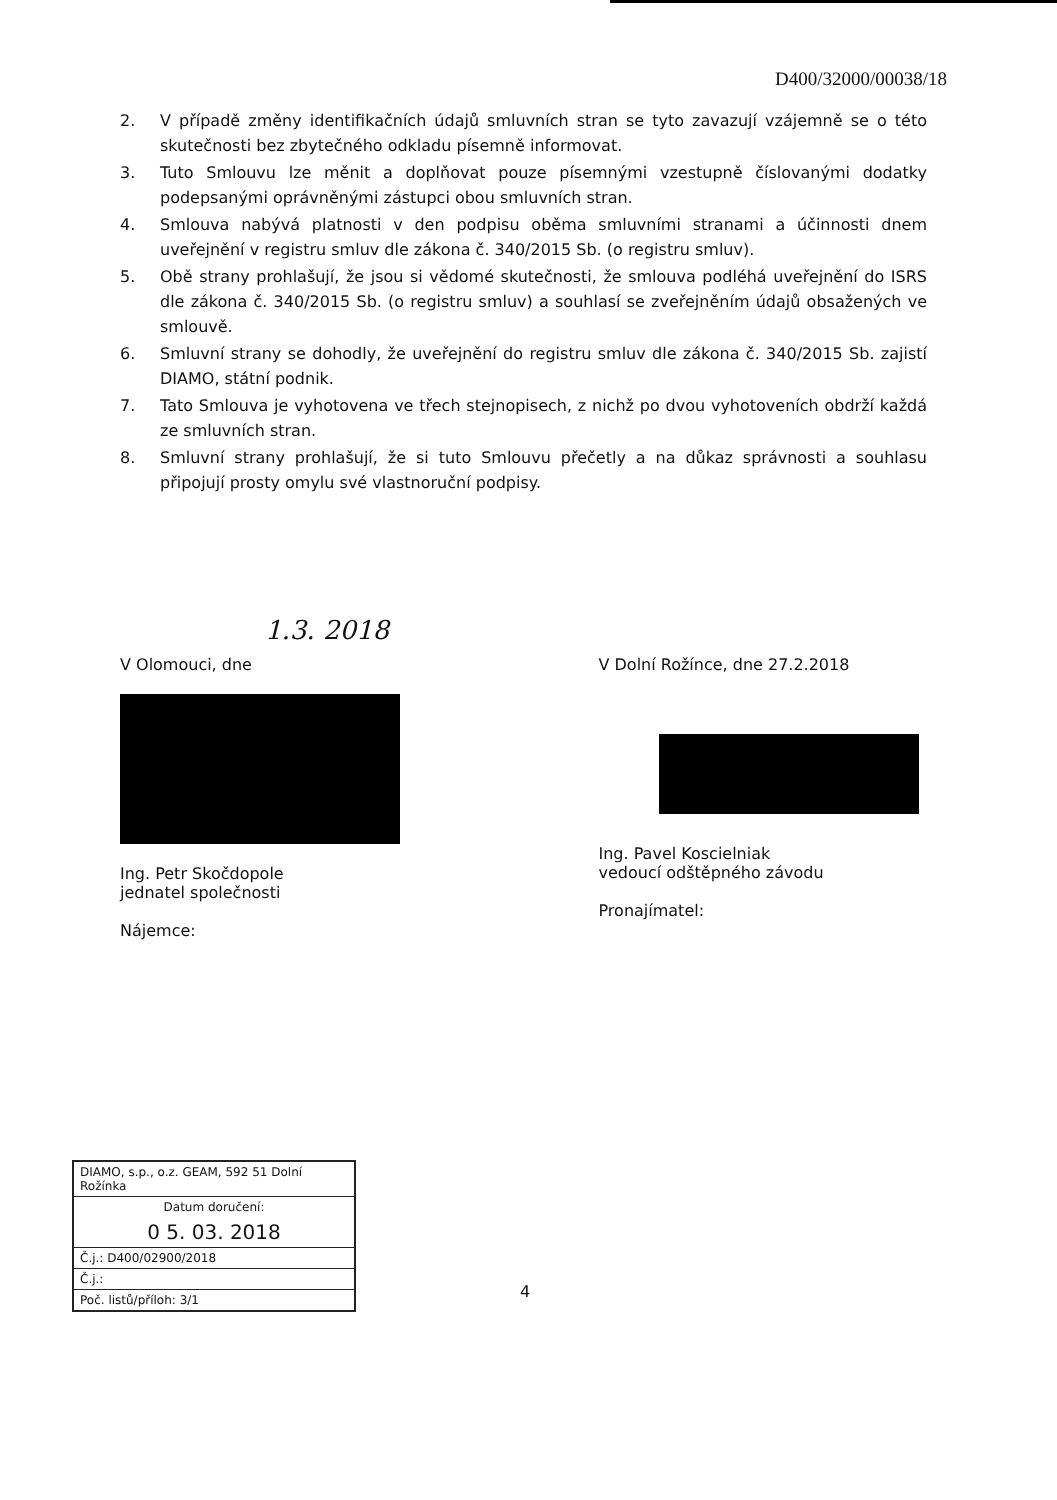D400/32000/00038/18
2. V případě změny identifikačních údajů smluvních stran se tyto zavazují vzájemně se o této skutečnosti bez zbytečného odkladu písemně informovat.
3. Tuto Smlouvu lze měnit a doplňovat pouze písemnými vzestupně číslovanými dodatky podepsanými oprávněnými zástupci obou smluvních stran.
4. Smlouva nabývá platnosti v den podpisu oběma smluvními stranami a účinnosti dnem uveřejnění v registru smluv dle zákona č. 340/2015 Sb. (o registru smluv).
5. Obě strany prohlašují, že jsou si vědomé skutečnosti, že smlouva podléhá uveřejnění do ISRS dle zákona č. 340/2015 Sb. (o registru smluv) a souhlasí se zveřejněním údajů obsažených ve smlouvě.
6. Smluvní strany se dohodly, že uveřejnění do registru smluv dle zákona č. 340/2015 Sb. zajistí DIAMO, státní podnik.
7. Tato Smlouva je vyhotovena ve třech stejnopisech, z nichž po dvou vyhotoveních obdrží každá ze smluvních stran.
8. Smluvní strany prohlašují, že si tuto Smlouvu přečetly a na důkaz správnosti a souhlasu připojují prosty omylu své vlastnoruční podpisy.
1.3. 2018
V Olomouci, dne
Ing. Petr Skočdopole
jednatel společnosti
Nájemce:
V Dolní Rožínce, dne 27.2.2018
Ing. Pavel Koscielniak
vedoucí odštěpného závodu
Pronajímatel:
DIAMO, s.p., o.z. GEAM, 592 51 Dolní Rožínka
Datum doručení:
0 5. 03. 2018
Č.j.: D400/02900/2018
Č.j.:
Poč. listů/příloh: 3/1
4